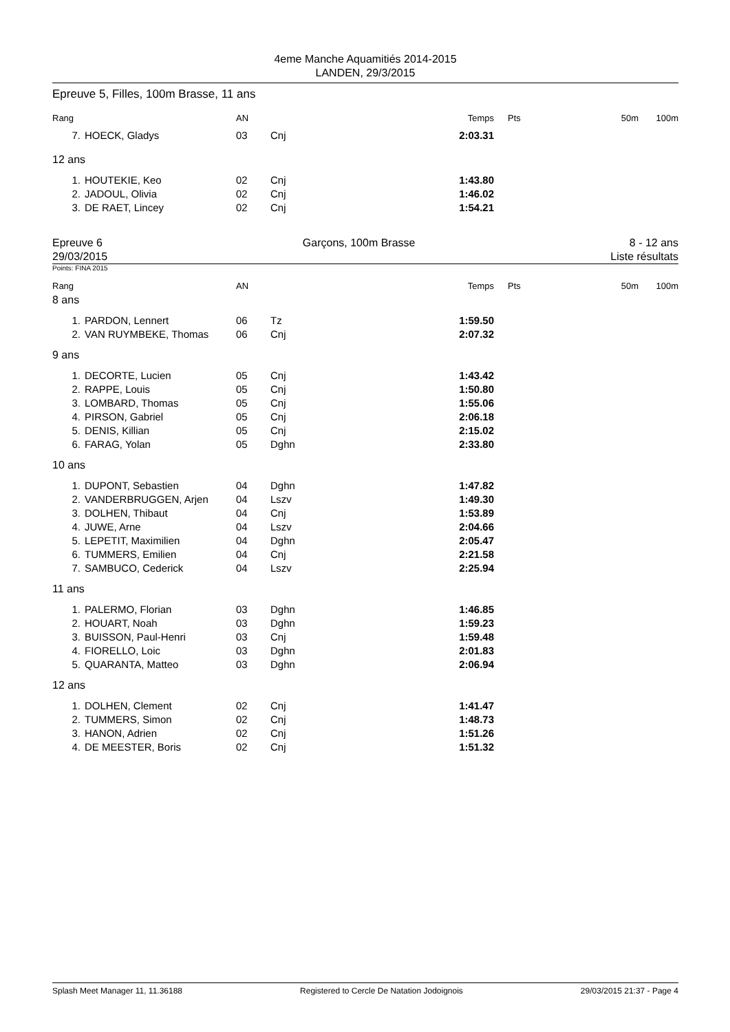4eme Manche Aquamitiés 2014-2015
LANDEN, 29/3/2015
Epreuve 5, Filles, 100m Brasse, 11 ans
| Rang | | AN | | Temps | Pts | 50m | 100m |
| --- | --- | --- | --- | --- | --- | --- | --- |
| 7. | HOECK, Gladys | 03 | Cnj | 2:03.31 | | | |
12 ans
| 1. | HOUTEKIE, Keo | 02 | Cnj | 1:43.80 | |
| 2. | JADOUL, Olivia | 02 | Cnj | 1:46.02 | |
| 3. | DE RAET, Lincey | 02 | Cnj | 1:54.21 | |
Epreuve 6
29/03/2015
Garçons, 100m Brasse 8 - 12 ans
Liste résultats
Points: FINA 2015
| Rang | | AN | | Temps | Pts | 50m | 100m |
| --- | --- | --- | --- | --- | --- | --- | --- |
8 ans
| 1. | PARDON, Lennert | 06 | Tz | 1:59.50 | |
| 2. | VAN RUYMBEKE, Thomas | 06 | Cnj | 2:07.32 | |
9 ans
| 1. | DECORTE, Lucien | 05 | Cnj | 1:43.42 | |
| 2. | RAPPE, Louis | 05 | Cnj | 1:50.80 | |
| 3. | LOMBARD, Thomas | 05 | Cnj | 1:55.06 | |
| 4. | PIRSON, Gabriel | 05 | Cnj | 2:06.18 | |
| 5. | DENIS, Killian | 05 | Cnj | 2:15.02 | |
| 6. | FARAG, Yolan | 05 | Dghn | 2:33.80 | |
10 ans
| 1. | DUPONT, Sebastien | 04 | Dghn | 1:47.82 | |
| 2. | VANDERBRUGGEN, Arjen | 04 | Lszv | 1:49.30 | |
| 3. | DOLHEN, Thibaut | 04 | Cnj | 1:53.89 | |
| 4. | JUWE, Arne | 04 | Lszv | 2:04.66 | |
| 5. | LEPETIT, Maximilien | 04 | Dghn | 2:05.47 | |
| 6. | TUMMERS, Emilien | 04 | Cnj | 2:21.58 | |
| 7. | SAMBUCO, Cederick | 04 | Lszv | 2:25.94 | |
11 ans
| 1. | PALERMO, Florian | 03 | Dghn | 1:46.85 | |
| 2. | HOUART, Noah | 03 | Dghn | 1:59.23 | |
| 3. | BUISSON, Paul-Henri | 03 | Cnj | 1:59.48 | |
| 4. | FIORELLO, Loic | 03 | Dghn | 2:01.83 | |
| 5. | QUARANTA, Matteo | 03 | Dghn | 2:06.94 | |
12 ans
| 1. | DOLHEN, Clement | 02 | Cnj | 1:41.47 | |
| 2. | TUMMERS, Simon | 02 | Cnj | 1:48.73 | |
| 3. | HANON, Adrien | 02 | Cnj | 1:51.26 | |
| 4. | DE MEESTER, Boris | 02 | Cnj | 1:51.32 | |
Splash Meet Manager 11, 11.36188 Registered to Cercle De Natation Jodoignois 29/03/2015 21:37 - Page 4